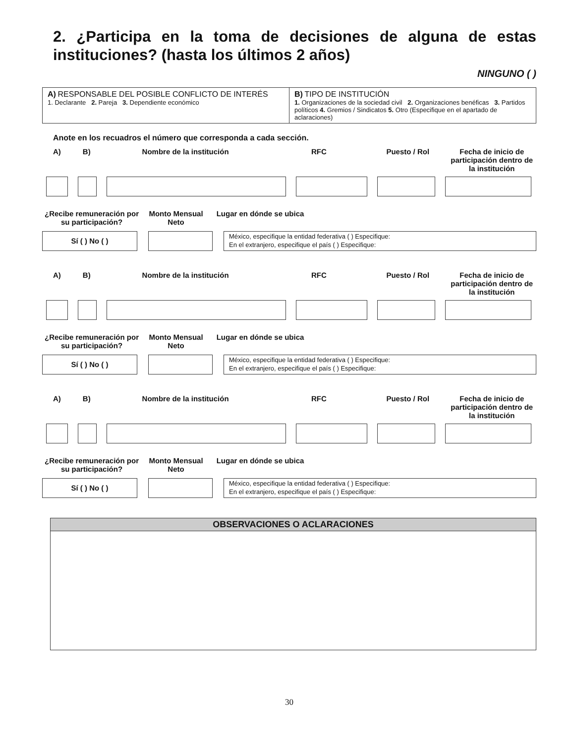2. ¿Participa en la toma de decisiones de alguna de estas instituciones? (hasta los últimos 2 años)
NINGUNO ( )
A) RESPONSABLE DEL POSIBLE CONFLICTO DE INTERÉS
1. Declarante 2. Pareja 3. Dependiente económico
B) TIPO DE INSTITUCIÓN
1. Organizaciones de la sociedad civil 2. Organizaciones benéficas 3. Partidos políticos 4. Gremios / Sindicatos 5. Otro (Especifique en el apartado de aclaraciones)
Anote en los recuadros el número que corresponda a cada sección.
A) B) Nombre de la institución RFC Puesto / Rol Fecha de inicio de participación dentro de la institución
¿Recibe remuneración por su participación?
Monto Mensual Neto
Lugar en dónde se ubica
Sí ( ) No ( )
México, especifique la entidad federativa ( ) Especifique:
En el extranjero, especifique el país ( ) Especifique:
A) B) Nombre de la institución RFC Puesto / Rol Fecha de inicio de participación dentro de la institución
¿Recibe remuneración por su participación?
Monto Mensual Neto
Lugar en dónde se ubica
Sí ( ) No ( )
México, especifique la entidad federativa ( ) Especifique:
En el extranjero, especifique el país ( ) Especifique:
A) B) Nombre de la institución RFC Puesto / Rol Fecha de inicio de participación dentro de la institución
¿Recibe remuneración por su participación?
Monto Mensual Neto
Lugar en dónde se ubica
Sí ( ) No ( )
México, especifique la entidad federativa ( ) Especifique:
En el extranjero, especifique el país ( ) Especifique:
OBSERVACIONES O ACLARACIONES
30